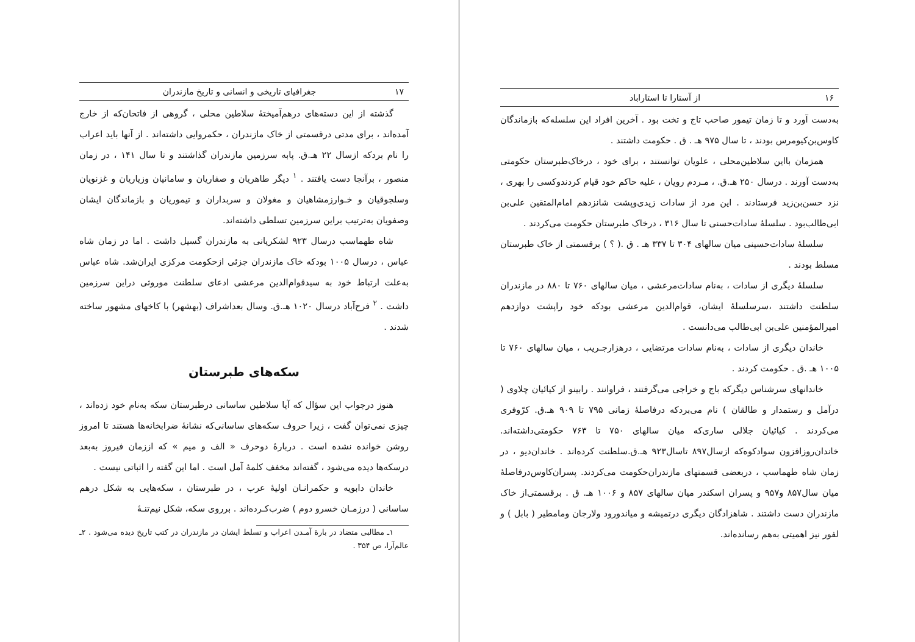۱۶ از آستارا تا استاراباد
به‌دست آورد و تا زمان تیمور صاحب تاج و تخت بود . آخرین افراد این سلسله‌که بازماندگان کاوس‌بن‌کیومرس بودند ، تا سال ۹۷۵ هـ . ق . حکومت داشتند .
همزمان بااین سلاطین‌محلی ، علویان توانستند ، برای خود ، درخاک‌طبرستان حکومتی به‌دست آورند . درسال ۲۵۰ هـ.ق. ، مـردم رویان ، علیه حاکم خود قیام کردندوکسی را بهری ، نزد حسن‌بن‌زید فرستادند . این مرد از سادات زیدی‌وپشت شانزدهم امام‌المتقین علی‌بن ابی‌طالب‌بود . سلسلهٔ سادات‌حسنی تا سال ۳۱۶ ، درخاک طبرستان حکومت می‌کردند .
سلسلهٔ سادات‌حسینی میان سالهای ۳۰۴ تا ۳۳۷ هـ . ق .( ؟ ) برقسمتی از خاک طبرستان مسلط بودند .
سلسلهٔ دیگری از سادات ، به‌نام سادات‌مرعشی ، میان سالهای ۷۶۰ تا ۸۸۰ در مازندران سلطنت داشتند ،سرسلسلهٔ ایشان، قوام‌الدین مرعشی بودکه خود راپشت دوازدهم امیرالمؤمنین علی‌بن ابی‌طالب می‌دانست .
خاندان دیگری از سادات ، به‌نام سادات مرتضایی ، درهزارجـریب ، میان سالهای ۷۶۰ تا ۱۰۰۵ هـ .ق . حکومت کردند .
خاندانهای سرشناس دیگرکه باج و خراجی می‌گرفتند ، فراوانند . رابینو از کیائیان چلاوی ( درآمل و رستمدار و طالقان ) نام می‌بردکه درفاصلهٔ زمانی ۷۹۵ تا ۹۰۹ هـ.ق. کرّوفری می‌کردند . کیائیان جلالی ساری‌که میان سالهای ۷۵۰ تا ۷۶۳ حکومتی‌داشته‌اند. خاندان‌روزافزون سوادکوه‌که ازسال۸۹۷ تاسال۹۲۳ هـ.ق.سلطنت کرده‌اند . خاندان‌دیو ، در زمان شاه طهماسب ، دربعضی قسمتهای مازندران‌حکومت می‌کردند. پسران‌کاوس‌درفاصلهٔ میان سال۸۵۷ و۹۵۷ و پسران اسکندر میان سالهای ۸۵۷ و ۱۰۰۶ هـ. ق . برقسمتی‌از خاک مازندران دست داشتند . شاهزادگان دیگری درتمیشه و میاندورود ولارجان ومامطیر ( بابل ) و لفور نیز اهمیتی به‌هم رسانده‌اند.
۱۷ جغرافیای تاریخی و انسانی و تاریخ مازندران
گذشته از این دسته‌های درهم‌آمیختهٔ سلاطین محلی ، گروهی از فاتحان‌که از خارج آمده‌اند ، برای مدتی درقسمتی از خاک مازندران ، حکمروایی داشته‌اند . از آنها باید اعراب را نام بردکه ازسال ۲۲ هـ.ق. پابه سرزمین مازندران گذاشتند و تا سال ۱۴۱ ، در زمان منصور ، برآنجا دست یافتند . <sup>۱</sup> دیگر طاهریان و صفاریان و سامانیان وزیاریان و غزنویان وسلجوقیان و خـوارزمشاهیان و مغولان و سربداران و تیموریان و بازماندگان ایشان وصفویان به‌ترتیب براین سرزمین تسلطی داشته‌اند.
شاه طهماسب درسال ۹۲۳ لشکریانی به مازندران گسیل داشت . اما در زمان شاه عباس ، درسال ۱۰۰۵ بودکه خاک مازندران جزئی ازحکومت مرکزی ایران‌شد. شاه عباس به‌علت ارتباط خود به سیدقوام‌الدین مرعشی ادعای سلطنت موروثی دراین سرزمین داشت . <sup>۲</sup> فرح‌آباد درسال ۱۰۲۰ هـ.ق. وسال بعداشراف (بهشهر) با کاخهای مشهور ساخته شدند .
سکه‌های طبرستان
هنوز درجواب این سؤال که آیا سلاطین ساسانی درطبرستان سکه به‌نام خود زده‌اند ، چیزی نمی‌توان گفت ، زیرا حروف سکه‌های ساسانی‌که نشانهٔ ضرابخانه‌ها هستند تا امروز روشن خوانده نشده است . دربارهٔ دوحرف « الف و میم » که اززمان فیروز به‌بعد درسکه‌ها دیده می‌شود ، گفته‌اند مخفف کلمهٔ آمل است . اما این گفته را اثباتی نیست .
خاندان دابویه و حکمرانـان اولیهٔ عرب ، در طبرستان ، سکه‌هایی به شکل درهم ساسانی ( درزمـان خسرو دوم ) ضرب‌کـرده‌اند . برروی سکه، شکل نیم‌تنـهٔ
۱ـ مطالبی متضاد در بارهٔ آمـدن اعراب و تسلط ایشان در مازندران در کتب تاریخ دیده می‌شود . ۲ـ عالم‌آرا، ص ۳۵۴ .